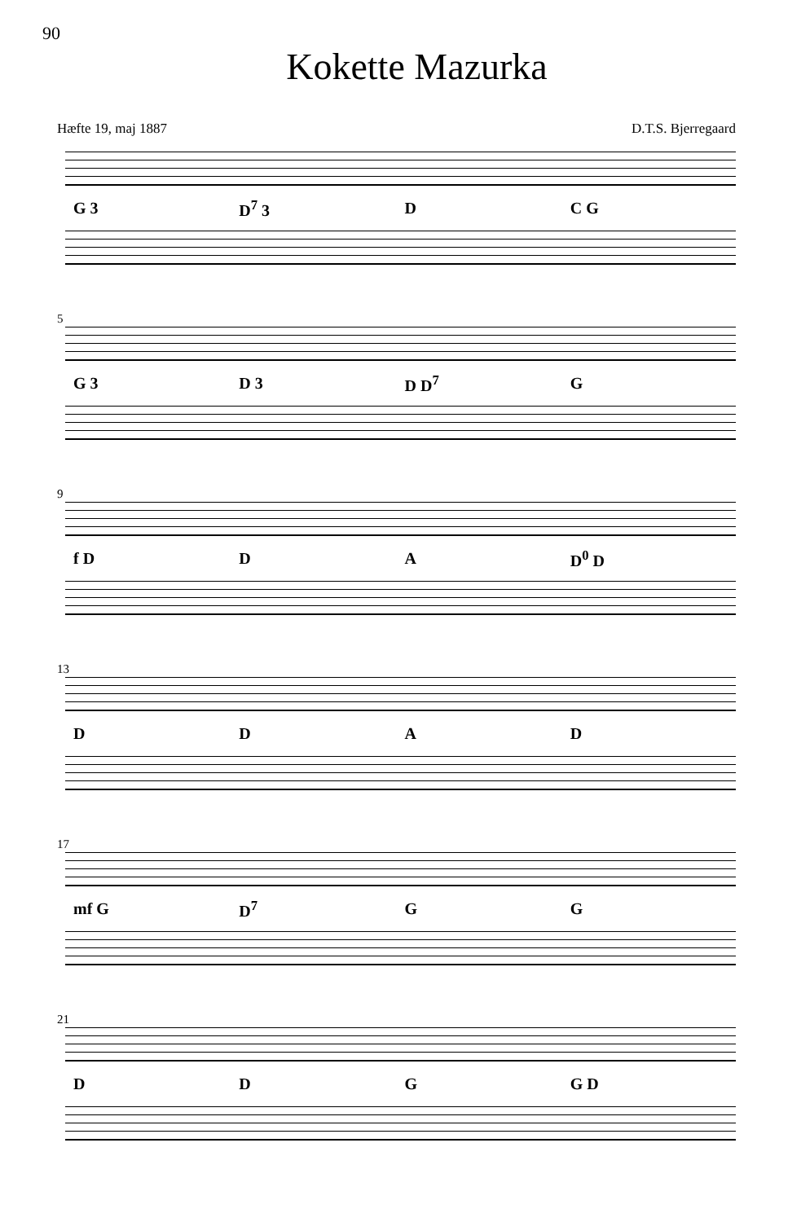90
Kokette Mazurka
Hæfte 19, maj 1887 D.T.S. Bjerregaard
G 3 D<sup>7</sup> 3 D C G
5
G 3 D 3 D D<sup>7</sup> G
9
f D DA D<sup>0</sup> D
13
DDAD
17
mf G D<sup>7</sup> GG
21
DDG G D